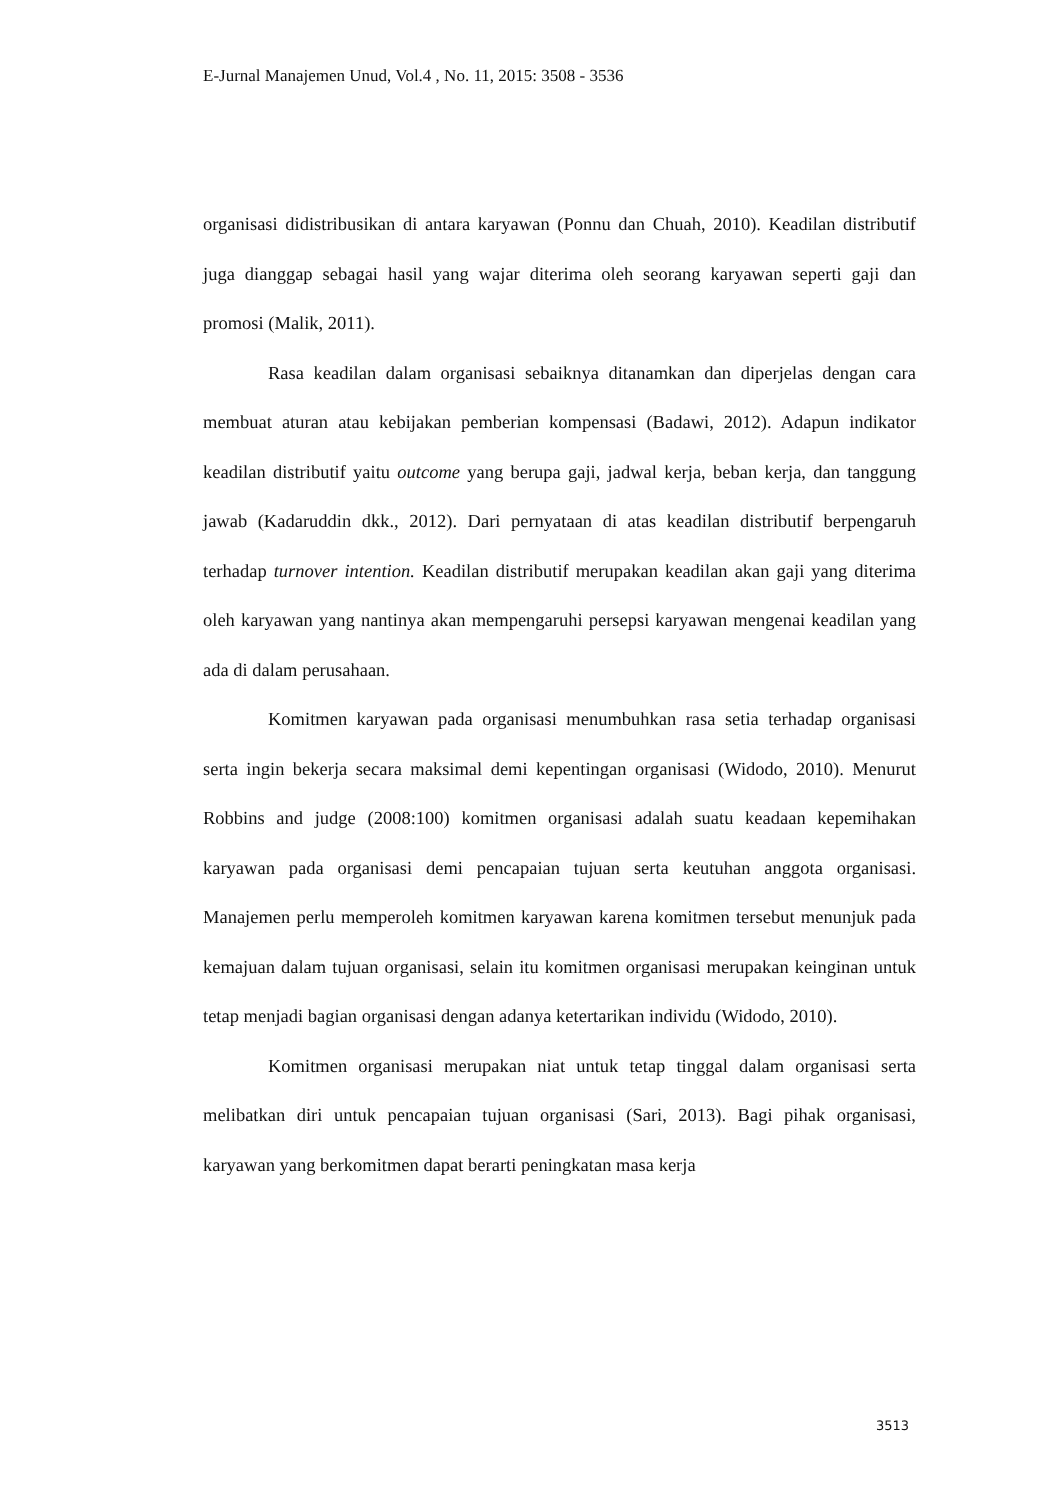E-Jurnal Manajemen Unud, Vol.4 , No. 11, 2015: 3508 - 3536
organisasi didistribusikan di antara karyawan (Ponnu dan Chuah, 2010). Keadilan distributif juga dianggap sebagai hasil yang wajar diterima oleh seorang karyawan seperti gaji dan promosi (Malik, 2011).
Rasa keadilan dalam organisasi sebaiknya ditanamkan dan diperjelas dengan cara membuat aturan atau kebijakan pemberian kompensasi (Badawi, 2012). Adapun indikator keadilan distributif yaitu outcome yang berupa gaji, jadwal kerja, beban kerja, dan tanggung jawab (Kadaruddin dkk., 2012). Dari pernyataan di atas keadilan distributif berpengaruh terhadap turnover intention. Keadilan distributif merupakan keadilan akan gaji yang diterima oleh karyawan yang nantinya akan mempengaruhi persepsi karyawan mengenai keadilan yang ada di dalam perusahaan.
Komitmen karyawan pada organisasi menumbuhkan rasa setia terhadap organisasi serta ingin bekerja secara maksimal demi kepentingan organisasi (Widodo, 2010). Menurut Robbins and judge (2008:100) komitmen organisasi adalah suatu keadaan kepemihakan karyawan pada organisasi demi pencapaian tujuan serta keutuhan anggota organisasi. Manajemen perlu memperoleh komitmen karyawan karena komitmen tersebut menunjuk pada kemajuan dalam tujuan organisasi, selain itu komitmen organisasi merupakan keinginan untuk tetap menjadi bagian organisasi dengan adanya ketertarikan individu (Widodo, 2010).
Komitmen organisasi merupakan niat untuk tetap tinggal dalam organisasi serta melibatkan diri untuk pencapaian tujuan organisasi (Sari, 2013). Bagi pihak organisasi, karyawan yang berkomitmen dapat berarti peningkatan masa kerja
3513